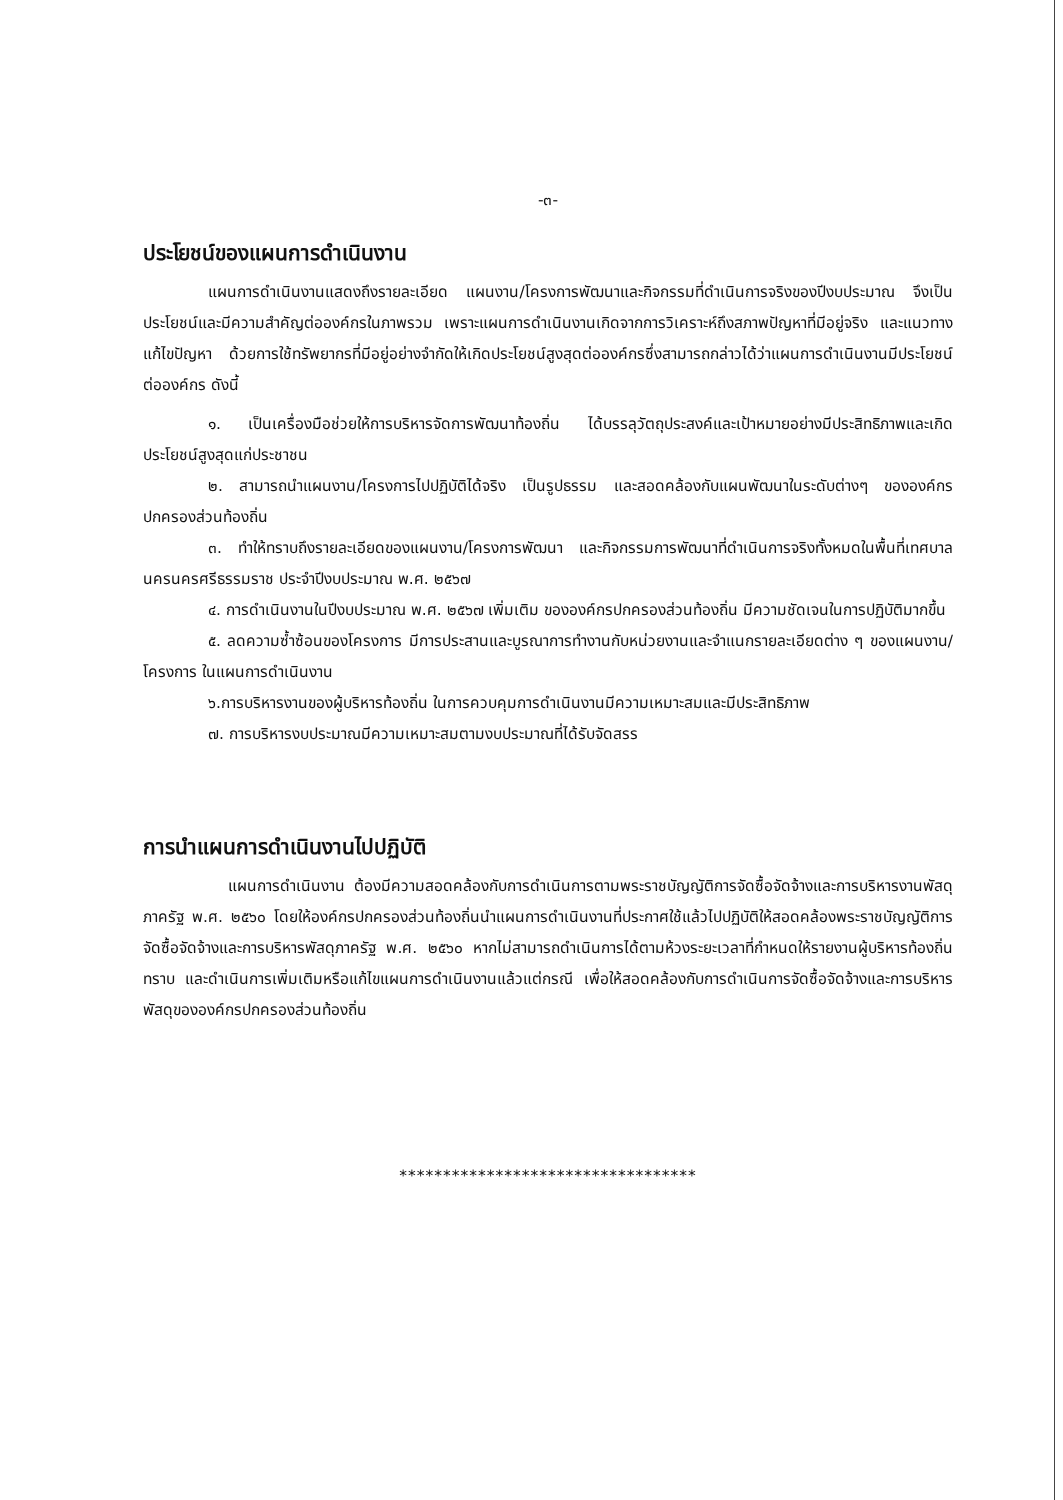-๓-
ประโยชน์ของแผนการดำเนินงาน
แผนการดำเนินงานแสดงถึงรายละเอียด แผนงาน/โครงการพัฒนาและกิจกรรมที่ดำเนินการจริงของปีงบประมาณ จึงเป็นประโยชน์และมีความสำคัญต่อองค์กรในภาพรวม เพราะแผนการดำเนินงานเกิดจากการวิเคราะห์ถึงสภาพปัญหาที่มีอยู่จริง และแนวทางแก้ไขปัญหา ด้วยการใช้ทรัพยากรที่มีอยู่อย่างจำกัดให้เกิดประโยชน์สูงสุดต่อองค์กรซึ่งสามารถกล่าวได้ว่าแผนการดำเนินงานมีประโยชน์ต่อองค์กร ดังนี้
๑. เป็นเครื่องมือช่วยให้การบริหารจัดการพัฒนาท้องถิ่น ได้บรรลุวัตถุประสงค์และเป้าหมายอย่างมีประสิทธิภาพและเกิดประโยชน์สูงสุดแก่ประชาชน
๒. สามารถนำแผนงาน/โครงการไปปฏิบัติได้จริง เป็นรูปธรรม และสอดคล้องกับแผนพัฒนาในระดับต่างๆ ขององค์กรปกครองส่วนท้องถิ่น
๓. ทำให้ทราบถึงรายละเอียดของแผนงาน/โครงการพัฒนา และกิจกรรมการพัฒนาที่ดำเนินการจริงทั้งหมดในพื้นที่เทศบาลนครนครศรีธรรมราช ประจำปีงบประมาณ พ.ศ. ๒๕๖๗
๔. การดำเนินงานในปีงบประมาณ พ.ศ. ๒๕๖๗ เพิ่มเติม ขององค์กรปกครองส่วนท้องถิ่น มีความชัดเจนในการปฏิบัติมากขึ้น
๕. ลดความซ้ำซ้อนของโครงการ มีการประสานและบูรณาการทำงานกับหน่วยงานและจำแนกรายละเอียดต่าง ๆ ของแผนงาน/โครงการ ในแผนการดำเนินงาน
๖.การบริหารงานของผู้บริหารท้องถิ่น ในการควบคุมการดำเนินงานมีความเหมาะสมและมีประสิทธิภาพ
๗. การบริหารงบประมาณมีความเหมาะสมตามงบประมาณที่ได้รับจัดสรร
การนำแผนการดำเนินงานไปปฏิบัติ
แผนการดำเนินงาน ต้องมีความสอดคล้องกับการดำเนินการตามพระราชบัญญัติการจัดซื้อจัดจ้างและการบริหารงานพัสดุภาครัฐ พ.ศ. ๒๕๖๐ โดยให้องค์กรปกครองส่วนท้องถิ่นนำแผนการดำเนินงานที่ประกาศใช้แล้วไปปฏิบัติให้สอดคล้องพระราชบัญญัติการจัดซื้อจัดจ้างและการบริหารพัสดุภาครัฐ พ.ศ. ๒๕๖๐ หากไม่สามารถดำเนินการได้ตามห้วงระยะเวลาที่กำหนดให้รายงานผู้บริหารท้องถิ่นทราบ และดำเนินการเพิ่มเติมหรือแก้ไขแผนการดำเนินงานแล้วแต่กรณี เพื่อให้สอดคล้องกับการดำเนินการจัดซื้อจัดจ้างและการบริหารพัสดุขององค์กรปกครองส่วนท้องถิ่น
**********************************